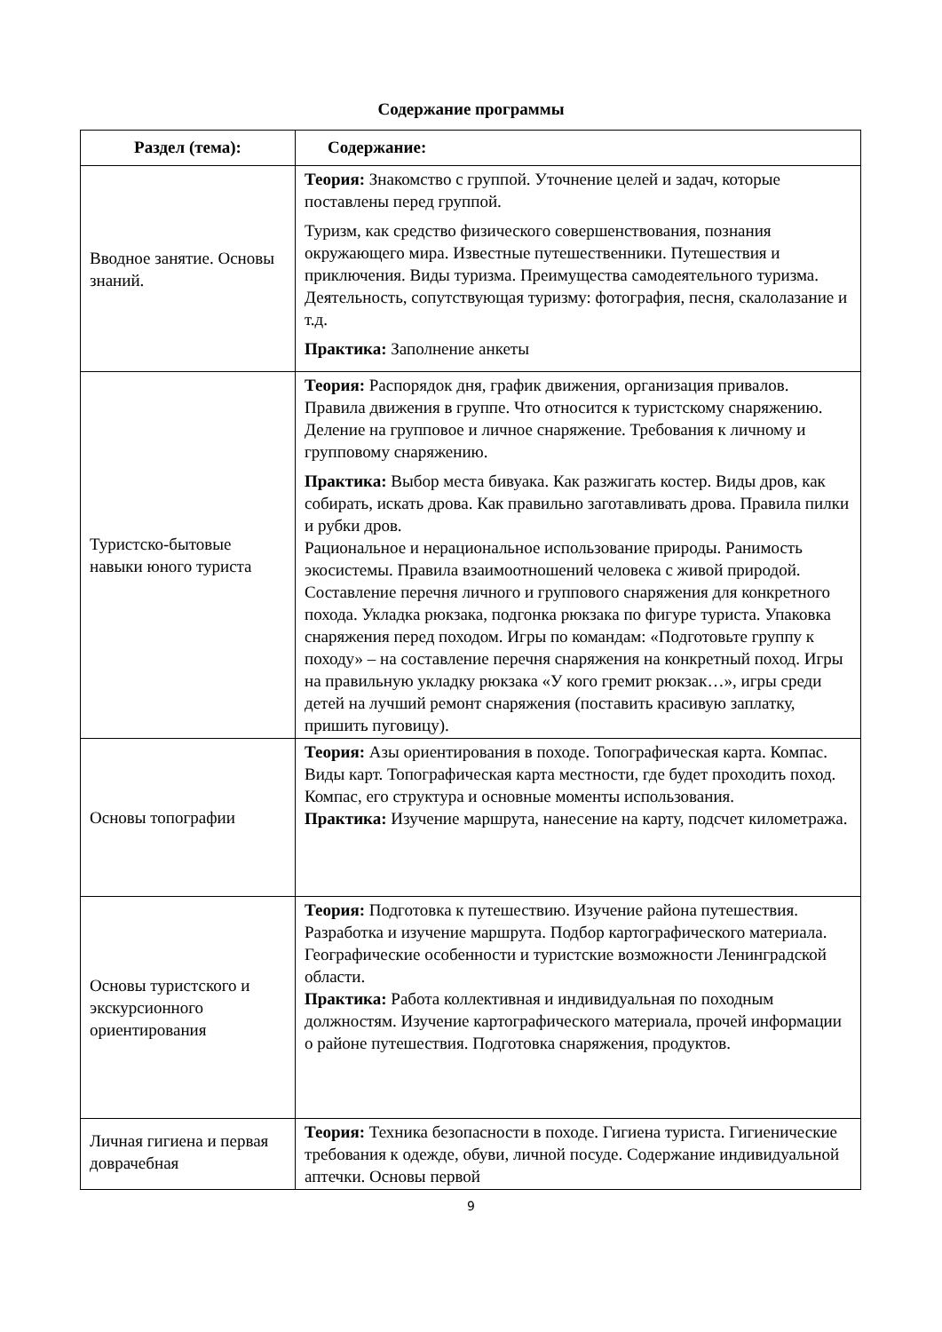Содержание программы
| Раздел (тема): | Содержание: |
| --- | --- |
| Вводное занятие. Основы знаний. | Теория: Знакомство с группой. Уточнение целей и задач, которые поставлены перед группой. Туризм, как средство физического совершенствования, познания окружающего мира. Известные путешественники. Путешествия и приключения. Виды туризма. Преимущества самодеятельного туризма. Деятельность, сопутствующая туризму: фотография, песня, скалолазание и т.д. Практика: Заполнение анкеты |
| Туристско-бытовые навыки юного туриста | Теория: Распорядок дня, график движения, организация привалов. Правила движения в группе. Что относится к туристскому снаряжению. Деление на групповое и личное снаряжение. Требования к личному и групповому снаряжению. Практика: Выбор места бивуака. Как разжигать костер. Виды дров, как собирать, искать дрова. Как правильно заготавливать дрова. Правила пилки и рубки дров. Рациональное и нерациональное использование природы. Ранимость экосистемы. Правила взаимоотношений человека с живой природой. Составление перечня личного и группового снаряжения для конкретного похода. Укладка рюкзака, подгонка рюкзака по фигуре туриста. Упаковка снаряжения перед походом. Игры по командам: «Подготовьте группу к походу» – на составление перечня снаряжения на конкретный поход. Игры на правильную укладку рюкзака «У кого гремит рюкзак…», игры среди детей на лучший ремонт снаряжения (поставить красивую заплатку, пришить пуговицу). |
| Основы топографии | Теория: Азы ориентирования в походе. Топографическая карта. Компас. Виды карт. Топографическая карта местности, где будет проходить поход. Компас, его структура и основные моменты использования. Практика: Изучение маршрута, нанесение на карту, подсчет километража. |
| Основы туристского и экскурсионного ориентирования | Теория: Подготовка к путешествию. Изучение района путешествия. Разработка и изучение маршрута. Подбор картографического материала. Географические особенности и туристские возможности Ленинградской области. Практика: Работа коллективная и индивидуальная по походным должностям. Изучение картографического материала, прочей информации о районе путешествия. Подготовка снаряжения, продуктов. |
| Личная гигиена и первая доврачебная | Теория: Техника безопасности в походе. Гигиена туриста. Гигиенические требования к одежде, обуви, личной посуде. Содержание индивидуальной аптечки. Основы первой |
9